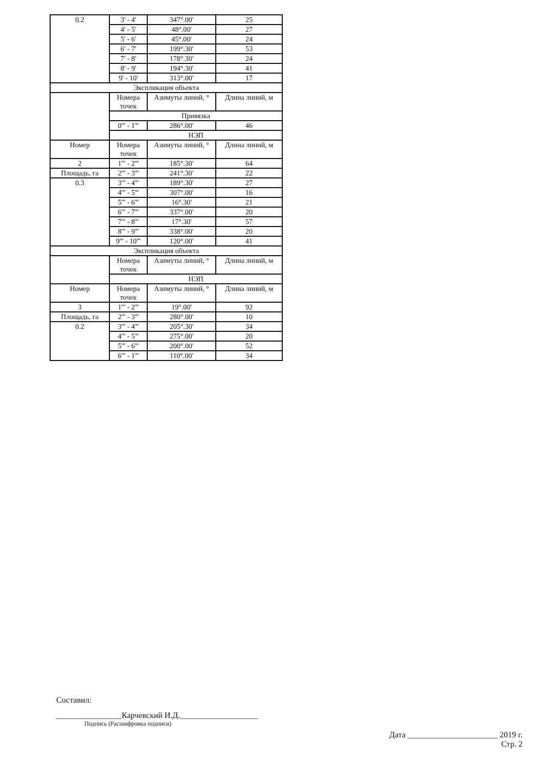| 0.2 | 3' - 4' | 347°.00' | 25 |
| | 4' - 5' | 48°.00' | 27 |
| | 5' - 6' | 45°.00' | 24 |
| | 6' - 7' | 199°.30' | 53 |
| | 7' - 8' | 178°.30' | 24 |
| | 8' - 9' | 194°.30' | 41 |
| | 9' - 10' | 313°.00' | 17 |
| Экспликация объекта | | | |
| | Номера точек | Азимуты линий, ° | Длина линий, м |
| | Привязка | | |
| | 0''' - 1''' | 286°.00' | 46 |
| | НЭП | | |
| Номер | Номера точек | Азимуты линий, ° | Длина линий, м |
| 2 | 1''' - 2''' | 185°.30' | 64 |
| Площадь, га | 2''' - 3''' | 241°.30' | 22 |
| 0.3 | 3''' - 4''' | 189°.30' | 27 |
| | 4''' - 5''' | 307°.00' | 16 |
| | 5''' - 6''' | 16°.30' | 21 |
| | 6''' - 7''' | 337°.00' | 20 |
| | 7''' - 8''' | 17°.30' | 57 |
| | 8''' - 9''' | 338°.00' | 20 |
| | 9''' - 10''' | 120°.00' | 41 |
| Экспликация объекта | | | |
| | Номера точек | Азимуты линий, ° | Длина линий, м |
| | НЭП | | |
| Номер | Номера точек | Азимуты линий, ° | Длина линий, м |
| 3 | 1''' - 2''' | 19°.00' | 92 |
| Площадь, га | 2''' - 3''' | 280°.00' | 10 |
| 0.2 | 3''' - 4''' | 205°.30' | 34 |
| | 4''' - 5''' | 275°.00' | 20 |
| | 5''' - 6''' | 200°.00' | 52 |
| | 6''' - 1''' | 110°.00' | 34 |
Составил:
________________Карчевский И.Д.___________________
Подпись (Расшифровка подписи)
Дата ______________________ 2019 г.
Стр. 2